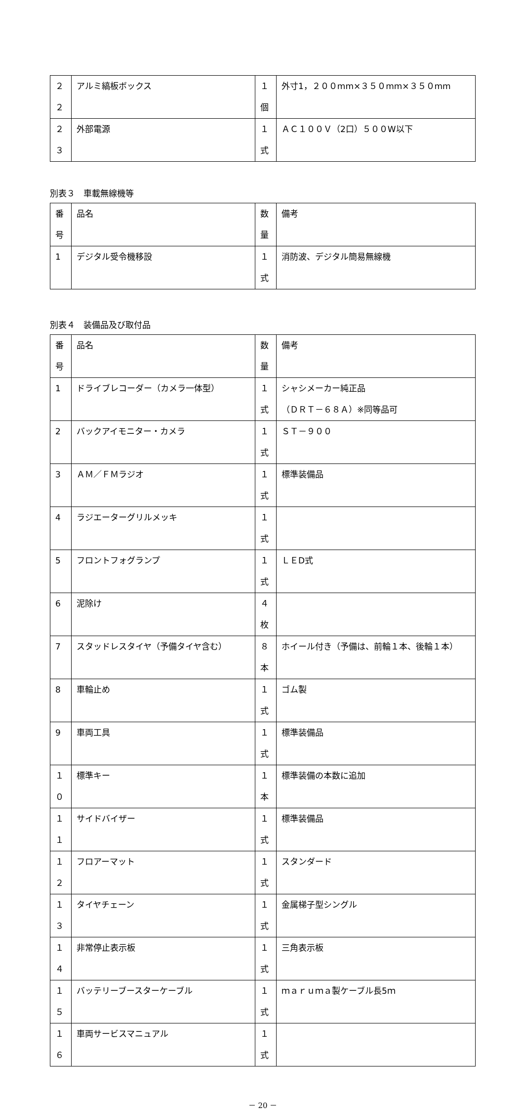| ２２ | アルミ縞板ボックス | １個 | 外寸1，２００mm×３５０mm×３５０mm |
| ２３ | 外部電源 | １式 | ＡＣ１００Ｖ（2口）５００W以下 |
別表３　車載無線機等
| 番号 | 品名 | 数量 | 備考 |
| --- | --- | --- | --- |
| 1 | デジタル受令機移設 | １式 | 消防波、デジタル簡易無線機 |
別表４　装備品及び取付品
| 番号 | 品名 | 数量 | 備考 |
| --- | --- | --- | --- |
| 1 | ドライブレコーダー（カメラ一体型） | １式 | シャシメーカー純正品 （ＤＲＴ－６８Ａ）※同等品可 |
| 2 | バックアイモニター・カメラ | １式 | ＳＴ－９００ |
| 3 | ＡＭ／ＦＭラジオ | １式 | 標準装備品 |
| 4 | ラジエーターグリルメッキ | １式 | |
| 5 | フロントフォグランプ | １式 | ＬＥD式 |
| 6 | 泥除け | ４枚 | |
| 7 | スタッドレスタイヤ（予備タイヤ含む） | ８本 | ホイール付き（予備は、前輪１本、後輪１本） |
| 8 | 車輪止め | １式 | ゴム製 |
| 9 | 車両工具 | １式 | 標準装備品 |
| １０ | 標準キー | １本 | 標準装備の本数に追加 |
| １１ | サイドバイザー | １式 | 標準装備品 |
| １２ | フロアーマット | １式 | スタンダード |
| １３ | タイヤチェーン | １式 | 金属梯子型シングル |
| １４ | 非常停止表示板 | １式 | 三角表示板 |
| １５ | バッテリーブースターケーブル | １式 | ｍａｒｕｍａ製ケーブル長5ｍ |
| １６ | 車両サービスマニュアル | １式 | |
－ 20 －